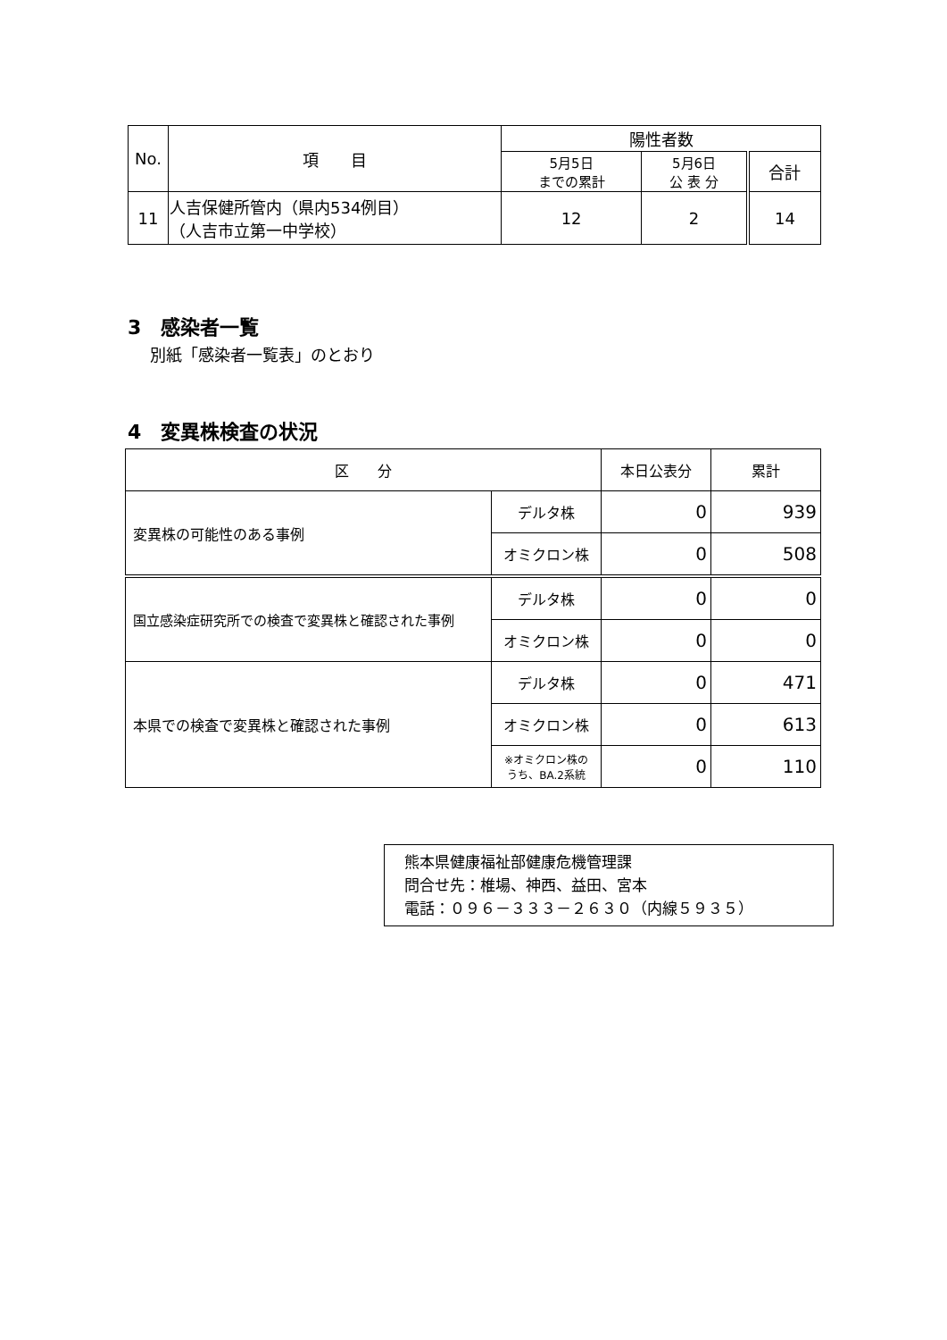| No. | 項 目 | 陽性者数 | | |
| --- | --- | --- | --- | --- |
| | | 5月5日 までの累計 | 5月6日 公 表 分 | 合計 |
| 11 | 人吉保健所管内（県内534例目） （人吉市立第一中学校） | 12 | 2 | 14 |
3　感染者一覧
別紙「感染者一覧表」のとおり
4　変異株検査の状況
| 区 分 | | 本日公表分 | 累計 |
| --- | --- | --- | --- |
| 変異株の可能性のある事例 | デルタ株 | 0 | 939 |
| | オミクロン株 | 0 | 508 |
| 国立感染症研究所での検査で変異株と確認された事例 | デルタ株 | 0 | 0 |
| | オミクロン株 | 0 | 0 |
| 本県での検査で変異株と確認された事例 | デルタ株 | 0 | 471 |
| | オミクロン株 | 0 | 613 |
| | ※オミクロン株の うち、BA.2系統 | 0 | 110 |
熊本県健康福祉部健康危機管理課
問合せ先：椎場、神西、益田、宮本
電話：０９６－３３３－２６３０（内線５９３５）